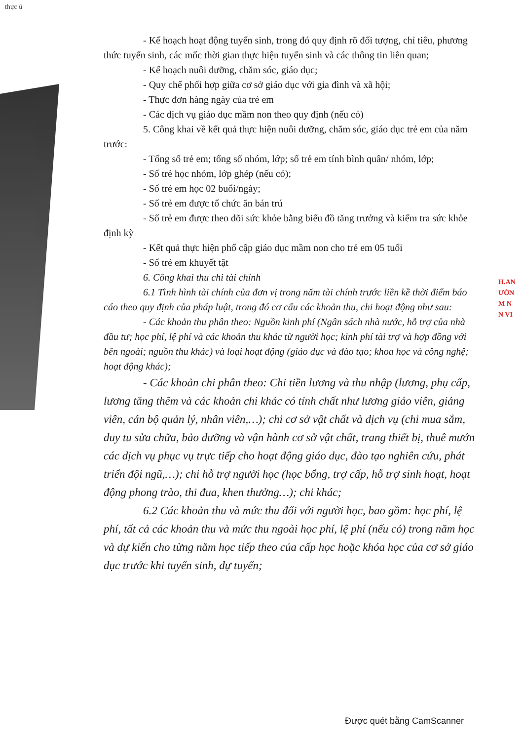thực ú
- Kế hoạch hoạt động tuyển sinh, trong đó quy định rõ đối tượng, chỉ tiêu, phương thức tuyển sinh, các mốc thời gian thực hiện tuyển sinh và các thông tin liên quan;
- Kế hoạch nuôi dưỡng, chăm sóc, giáo dục;
- Quy chế phối hợp giữa cơ sở giáo dục với gia đình và xã hội;
- Thực đơn hàng ngày của trẻ em
- Các dịch vụ giáo dục mầm non theo quy định (nếu có)
5. Công khai về kết quả thực hiện nuôi dưỡng, chăm sóc, giáo dục trẻ em của năm trước:
- Tổng số trẻ em; tổng số nhóm, lớp; số trẻ em tính bình quân/ nhóm, lớp;
- Số trẻ học nhóm, lớp ghép (nếu có);
- Số trẻ em học 02 buổi/ngày;
- Số trẻ em được tổ chức ăn bán trú
- Số trẻ em được theo dõi sức khỏe bằng biểu đồ tăng trưởng và kiểm tra sức khỏe định kỳ
- Kết quả thực hiện phổ cập giáo dục mầm non cho trẻ em 05 tuổi
- Số trẻ em khuyết tật
6. Công khai thu chi tài chính
6.1 Tình hình tài chính của đơn vị trong năm tài chính trước liền kề thời điểm báo cáo theo quy định của pháp luật, trong đó cơ cấu các khoản thu, chi hoạt động như sau:
- Các khoản thu phân theo: Nguồn kinh phí (Ngân sách nhà nước, hỗ trợ của nhà đầu tư; học phí, lệ phí và các khoản thu khác từ người học; kinh phí tài trợ và hợp đồng với bên ngoài; nguồn thu khác) và loại hoạt động (giáo dục và đào tạo; khoa học và công nghệ; hoạt động khác);
- Các khoản chi phân theo: Chi tiền lương và thu nhập (lương, phụ cấp, lương tăng thêm và các khoản chi khác có tính chất như lương giáo viên, giảng viên, cán bộ quản lý, nhân viên,…); chi cơ sở vật chất và dịch vụ (chi mua sắm, duy tu sửa chữa, bảo dưỡng và vận hành cơ sở vật chất, trang thiết bị, thuê mướn các dịch vụ phục vụ trực tiếp cho hoạt động giáo dục, đào tạo nghiên cứu, phát triển đội ngũ,…); chi hỗ trợ người học (học bổng, trợ cấp, hỗ trợ sinh hoạt, hoạt động phong trào, thi đua, khen thưởng…); chi khác;
6.2 Các khoản thu và mức thu đối với người học, bao gồm: học phí, lệ phí, tất cả các khoản thu và mức thu ngoài học phí, lệ phí (nếu có) trong năm học và dự kiến cho từng năm học tiếp theo của cấp học hoặc khóa học của cơ sở giáo dục trước khi tuyển sinh, dự tuyển;
H.AN
ƯỜN
M N
N VI
Được quét bằng CamScanner